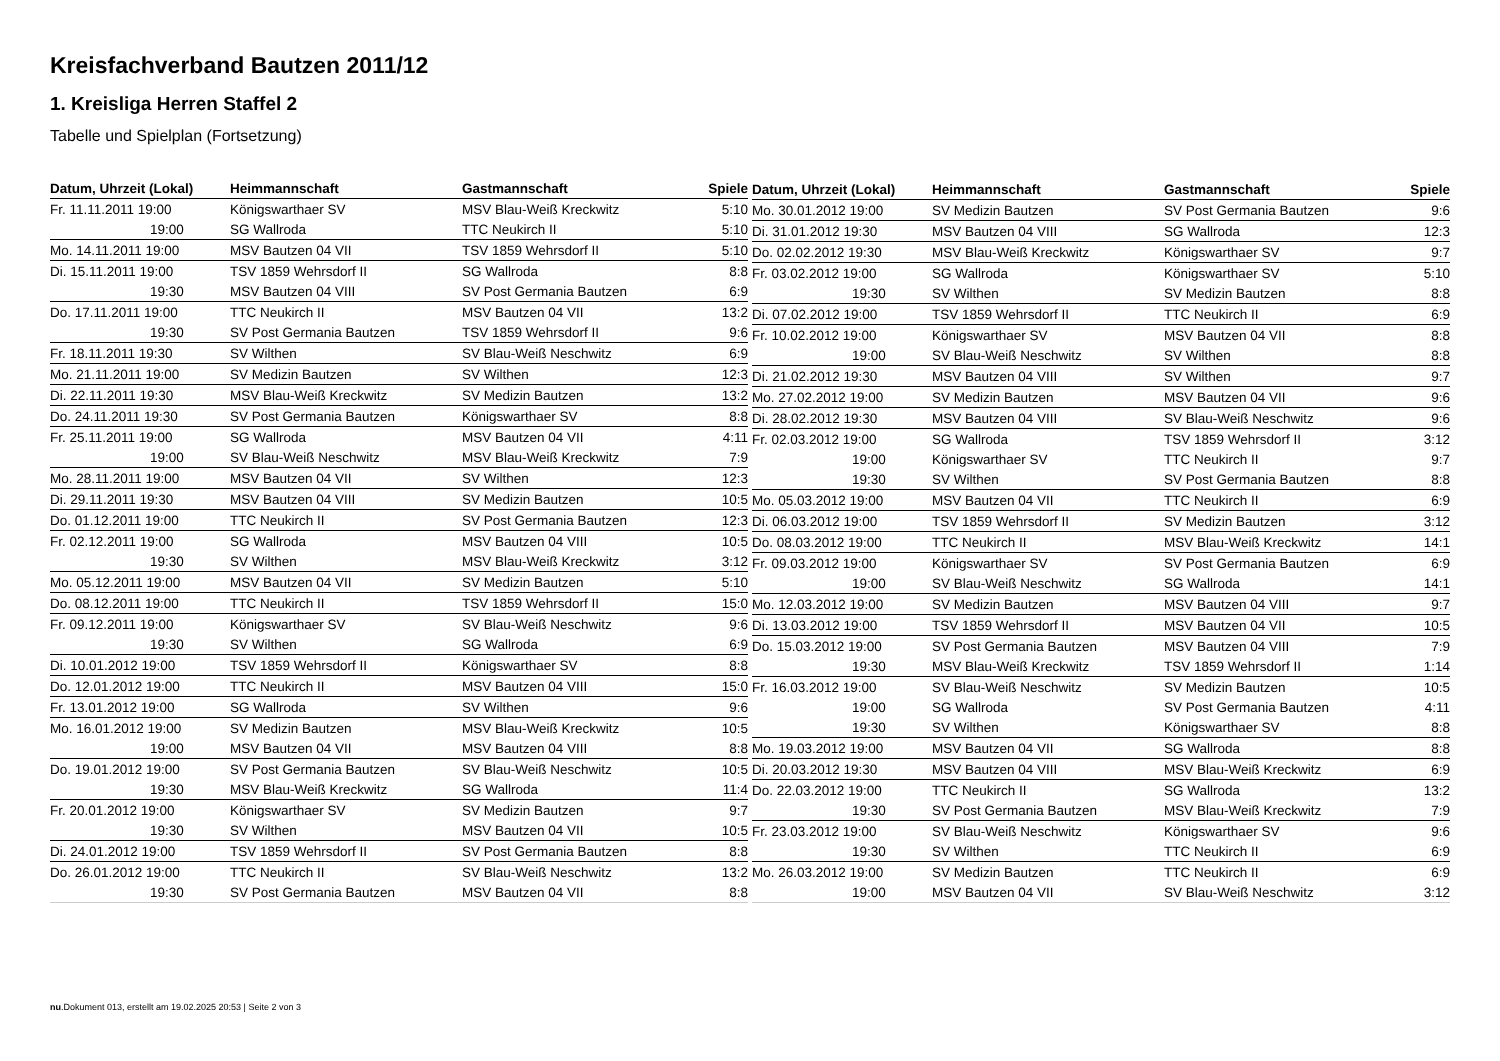Kreisfachverband Bautzen 2011/12
1. Kreisliga Herren Staffel 2
Tabelle und Spielplan (Fortsetzung)
| Datum, Uhrzeit (Lokal) | Heimmannschaft | Gastmannschaft | Spiele |
| --- | --- | --- | --- |
| Fr. 11.11.2011 19:00 | Königswarthaer SV | MSV Blau-Weiß Kreckwitz | 5:10 |
| 19:00 | SG Wallroda | TTC Neukirch II | 5:10 |
| Mo. 14.11.2011 19:00 | MSV Bautzen 04 VII | TSV 1859 Wehrsdorf II | 5:10 |
| Di. 15.11.2011 19:00 | TSV 1859 Wehrsdorf II | SG Wallroda | 8:8 |
| 19:30 | MSV Bautzen 04 VIII | SV Post Germania Bautzen | 6:9 |
| Do. 17.11.2011 19:00 | TTC Neukirch II | MSV Bautzen 04 VII | 13:2 |
| 19:30 | SV Post Germania Bautzen | TSV 1859 Wehrsdorf II | 9:6 |
| Fr. 18.11.2011 19:30 | SV Wilthen | SV Blau-Weiß Neschwitz | 6:9 |
| Mo. 21.11.2011 19:00 | SV Medizin Bautzen | SV Wilthen | 12:3 |
| Di. 22.11.2011 19:30 | MSV Blau-Weiß Kreckwitz | SV Medizin Bautzen | 13:2 |
| Do. 24.11.2011 19:30 | SV Post Germania Bautzen | Königswarthaer SV | 8:8 |
| Fr. 25.11.2011 19:00 | SG Wallroda | MSV Bautzen 04 VII | 4:11 |
| 19:00 | SV Blau-Weiß Neschwitz | MSV Blau-Weiß Kreckwitz | 7:9 |
| Mo. 28.11.2011 19:00 | MSV Bautzen 04 VII | SV Wilthen | 12:3 |
| Di. 29.11.2011 19:30 | MSV Bautzen 04 VIII | SV Medizin Bautzen | 10:5 |
| Do. 01.12.2011 19:00 | TTC Neukirch II | SV Post Germania Bautzen | 12:3 |
| Fr. 02.12.2011 19:00 | SG Wallroda | MSV Bautzen 04 VIII | 10:5 |
| 19:30 | SV Wilthen | MSV Blau-Weiß Kreckwitz | 3:12 |
| Mo. 05.12.2011 19:00 | MSV Bautzen 04 VII | SV Medizin Bautzen | 5:10 |
| Do. 08.12.2011 19:00 | TTC Neukirch II | TSV 1859 Wehrsdorf II | 15:0 |
| Fr. 09.12.2011 19:00 | Königswarthaer SV | SV Blau-Weiß Neschwitz | 9:6 |
| 19:30 | SV Wilthen | SG Wallroda | 6:9 |
| Di. 10.01.2012 19:00 | TSV 1859 Wehrsdorf II | Königswarthaer SV | 8:8 |
| Do. 12.01.2012 19:00 | TTC Neukirch II | MSV Bautzen 04 VIII | 15:0 |
| Fr. 13.01.2012 19:00 | SG Wallroda | SV Wilthen | 9:6 |
| Mo. 16.01.2012 19:00 | SV Medizin Bautzen | MSV Blau-Weiß Kreckwitz | 10:5 |
| 19:00 | MSV Bautzen 04 VII | MSV Bautzen 04 VIII | 8:8 |
| Do. 19.01.2012 19:00 | SV Post Germania Bautzen | SV Blau-Weiß Neschwitz | 10:5 |
| 19:30 | MSV Blau-Weiß Kreckwitz | SG Wallroda | 11:4 |
| Fr. 20.01.2012 19:00 | Königswarthaer SV | SV Medizin Bautzen | 9:7 |
| 19:30 | SV Wilthen | MSV Bautzen 04 VII | 10:5 |
| Di. 24.01.2012 19:00 | TSV 1859 Wehrsdorf II | SV Post Germania Bautzen | 8:8 |
| Do. 26.01.2012 19:00 | TTC Neukirch II | SV Blau-Weiß Neschwitz | 13:2 |
| 19:30 | SV Post Germania Bautzen | MSV Bautzen 04 VII | 8:8 |
| Datum, Uhrzeit (Lokal) | Heimmannschaft | Gastmannschaft | Spiele |
| --- | --- | --- | --- |
| Mo. 30.01.2012 19:00 | SV Medizin Bautzen | SV Post Germania Bautzen | 9:6 |
| Di. 31.01.2012 19:30 | MSV Bautzen 04 VIII | SG Wallroda | 12:3 |
| Do. 02.02.2012 19:30 | MSV Blau-Weiß Kreckwitz | Königswarthaer SV | 9:7 |
| Fr. 03.02.2012 19:00 | SG Wallroda | Königswarthaer SV | 5:10 |
| 19:30 | SV Wilthen | SV Medizin Bautzen | 8:8 |
| Di. 07.02.2012 19:00 | TSV 1859 Wehrsdorf II | TTC Neukirch II | 6:9 |
| Fr. 10.02.2012 19:00 | Königswarthaer SV | MSV Bautzen 04 VII | 8:8 |
| 19:00 | SV Blau-Weiß Neschwitz | SV Wilthen | 8:8 |
| Di. 21.02.2012 19:30 | MSV Bautzen 04 VIII | SV Wilthen | 9:7 |
| Mo. 27.02.2012 19:00 | SV Medizin Bautzen | MSV Bautzen 04 VII | 9:6 |
| Di. 28.02.2012 19:30 | MSV Bautzen 04 VIII | SV Blau-Weiß Neschwitz | 9:6 |
| Fr. 02.03.2012 19:00 | SG Wallroda | TSV 1859 Wehrsdorf II | 3:12 |
| 19:00 | Königswarthaer SV | TTC Neukirch II | 9:7 |
| 19:30 | SV Wilthen | SV Post Germania Bautzen | 8:8 |
| Mo. 05.03.2012 19:00 | MSV Bautzen 04 VII | TTC Neukirch II | 6:9 |
| Di. 06.03.2012 19:00 | TSV 1859 Wehrsdorf II | SV Medizin Bautzen | 3:12 |
| Do. 08.03.2012 19:00 | TTC Neukirch II | MSV Blau-Weiß Kreckwitz | 14:1 |
| Fr. 09.03.2012 19:00 | Königswarthaer SV | SV Post Germania Bautzen | 6:9 |
| 19:00 | SV Blau-Weiß Neschwitz | SG Wallroda | 14:1 |
| Mo. 12.03.2012 19:00 | SV Medizin Bautzen | MSV Bautzen 04 VIII | 9:7 |
| Di. 13.03.2012 19:00 | TSV 1859 Wehrsdorf II | MSV Bautzen 04 VII | 10:5 |
| Do. 15.03.2012 19:00 | SV Post Germania Bautzen | MSV Bautzen 04 VIII | 7:9 |
| 19:30 | MSV Blau-Weiß Kreckwitz | TSV 1859 Wehrsdorf II | 1:14 |
| Fr. 16.03.2012 19:00 | SV Blau-Weiß Neschwitz | SV Medizin Bautzen | 10:5 |
| 19:00 | SG Wallroda | SV Post Germania Bautzen | 4:11 |
| 19:30 | SV Wilthen | Königswarthaer SV | 8:8 |
| Mo. 19.03.2012 19:00 | MSV Bautzen 04 VII | SG Wallroda | 8:8 |
| Di. 20.03.2012 19:30 | MSV Bautzen 04 VIII | MSV Blau-Weiß Kreckwitz | 6:9 |
| Do. 22.03.2012 19:00 | TTC Neukirch II | SG Wallroda | 13:2 |
| 19:30 | SV Post Germania Bautzen | MSV Blau-Weiß Kreckwitz | 7:9 |
| Fr. 23.03.2012 19:00 | SV Blau-Weiß Neschwitz | Königswarthaer SV | 9:6 |
| 19:30 | SV Wilthen | TTC Neukirch II | 6:9 |
| Mo. 26.03.2012 19:00 | SV Medizin Bautzen | TTC Neukirch II | 6:9 |
| 19:00 | MSV Bautzen 04 VII | SV Blau-Weiß Neschwitz | 3:12 |
nu.Dokument 013, erstellt am 19.02.2025 20:53 | Seite 2 von 3